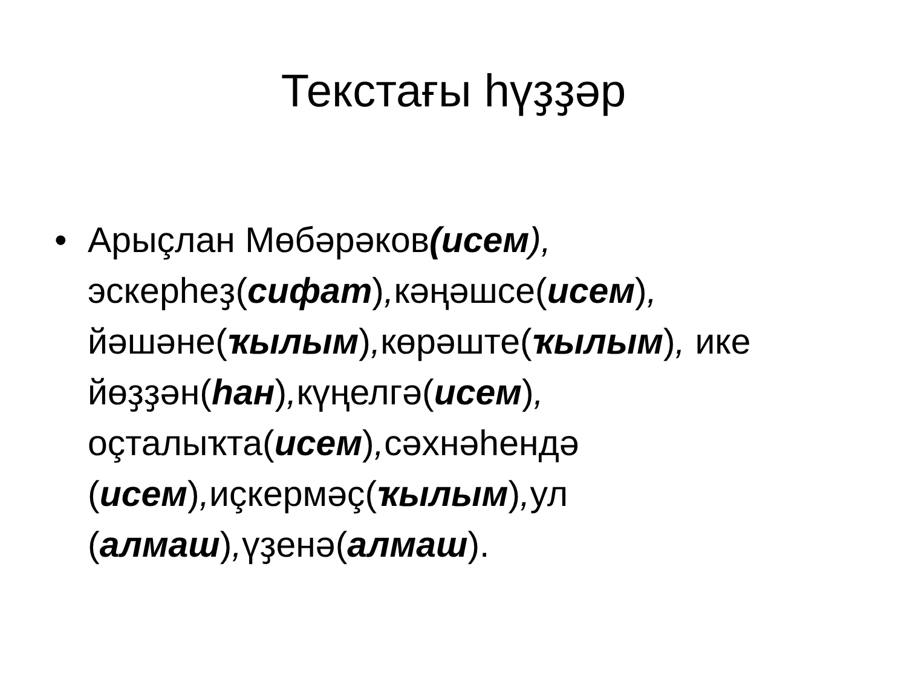Текстағы һүҙҙәр
• Арыçлан Мөбәрәков(исем), эскерһеҙ(сифат), кәңәшсе(исем), йәшәне(ҡылым), көрәште(ҡылым), ике йөҙҙән(һан), күңелгә(исем), оçталыҡта(исем), сәхнәһендә (исем), иçкермәç(ҡылым), ул (алмаш), үҙенә(алмаш).